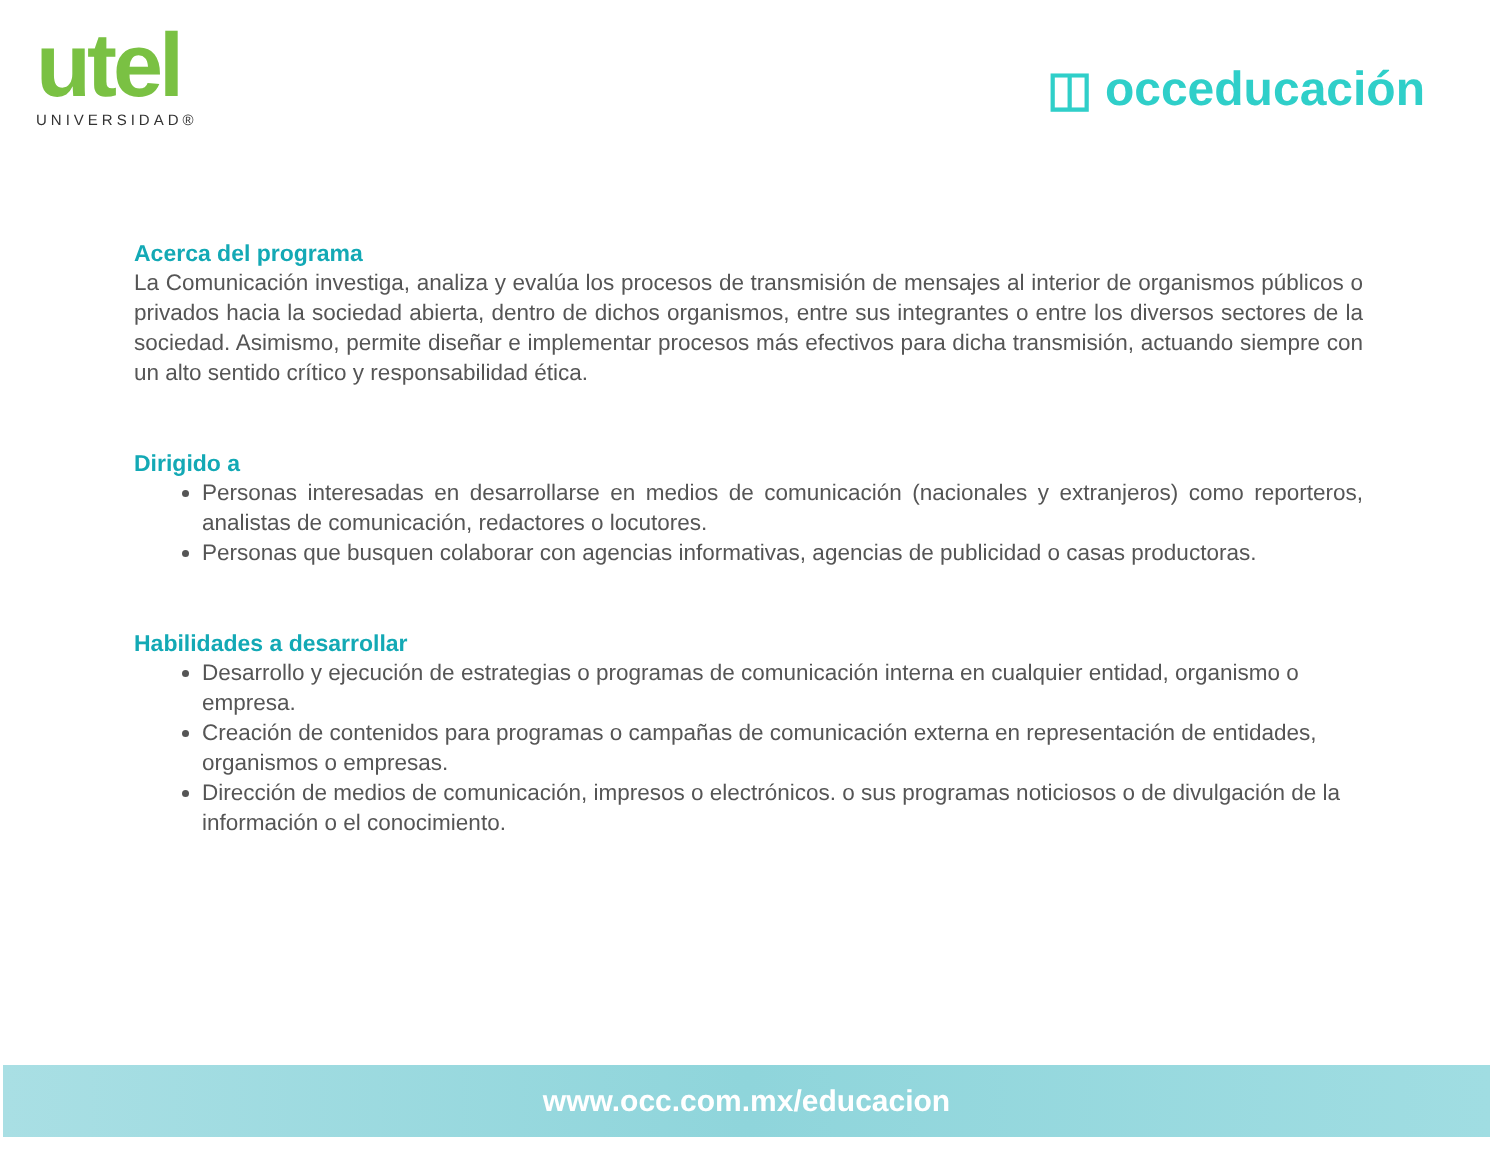utel
UNIVERSIDAD®
◫ occeducación
Acerca del programa
La Comunicación investiga, analiza y evalúa los procesos de transmisión de mensajes al interior de organismos públicos o privados hacia la sociedad abierta, dentro de dichos organismos, entre sus integrantes o entre los diversos sectores de la sociedad. Asimismo, permite diseñar e implementar procesos más efectivos para dicha transmisión, actuando siempre con un alto sentido crítico y responsabilidad ética.
Dirigido a
Personas interesadas en desarrollarse en medios de comunicación (nacionales y extranjeros) como reporteros, analistas de comunicación, redactores o locutores.
Personas que busquen colaborar con agencias informativas, agencias de publicidad o casas productoras.
Habilidades a desarrollar
Desarrollo y ejecución de estrategias o programas de comunicación interna en cualquier entidad, organismo o empresa.
Creación de contenidos para programas o campañas de comunicación externa en representación de entidades, organismos o empresas.
Dirección de medios de comunicación, impresos o electrónicos. o sus programas noticiosos o de divulgación de la información o el conocimiento.
www.occ.com.mx/educacion